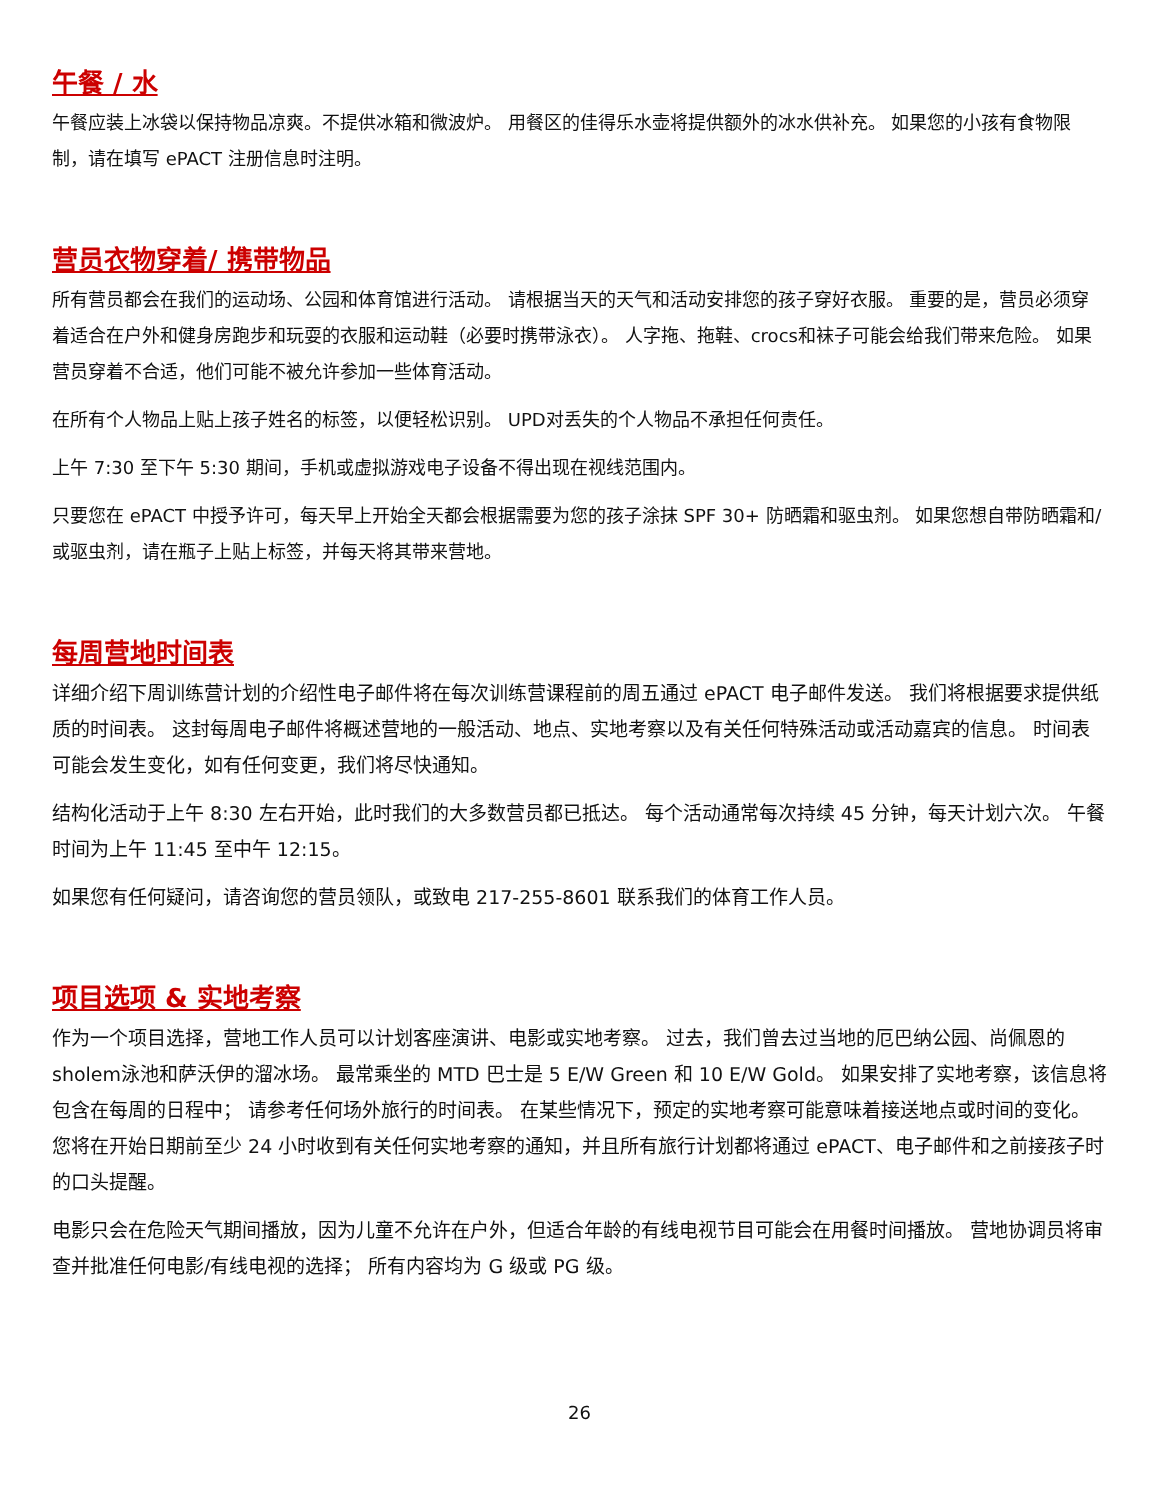午餐 / 水
午餐应装上冰袋以保持物品凉爽。不提供冰箱和微波炉。 用餐区的佳得乐水壶将提供额外的冰水供补充。 如果您的小孩有食物限制，请在填写 ePACT 注册信息时注明。
营员衣物穿着/ 携带物品
所有营员都会在我们的运动场、公园和体育馆进行活动。 请根据当天的天气和活动安排您的孩子穿好衣服。 重要的是，营员必须穿着适合在户外和健身房跑步和玩耍的衣服和运动鞋（必要时携带泳衣）。 人字拖、拖鞋、crocs和袜子可能会给我们带来危险。 如果营员穿着不合适，他们可能不被允许参加一些体育活动。
在所有个人物品上贴上孩子姓名的标签，以便轻松识别。 UPD对丢失的个人物品不承担任何责任。
上午 7:30 至下午 5:30 期间，手机或虚拟游戏电子设备不得出现在视线范围内。
只要您在 ePACT 中授予许可，每天早上开始全天都会根据需要为您的孩子涂抹 SPF 30+ 防晒霜和驱虫剂。 如果您想自带防晒霜和/或驱虫剂，请在瓶子上贴上标签，并每天将其带来营地。
每周营地时间表
详细介绍下周训练营计划的介绍性电子邮件将在每次训练营课程前的周五通过 ePACT 电子邮件发送。 我们将根据要求提供纸质的时间表。 这封每周电子邮件将概述营地的一般活动、地点、实地考察以及有关任何特殊活动或活动嘉宾的信息。 时间表可能会发生变化，如有任何变更，我们将尽快通知。
结构化活动于上午 8:30 左右开始，此时我们的大多数营员都已抵达。 每个活动通常每次持续 45 分钟，每天计划六次。 午餐时间为上午 11:45 至中午 12:15。
如果您有任何疑问，请咨询您的营员领队，或致电 217-255-8601 联系我们的体育工作人员。
项目选项 & 实地考察
作为一个项目选择，营地工作人员可以计划客座演讲、电影或实地考察。 过去，我们曾去过当地的厄巴纳公园、尚佩恩的sholem泳池和萨沃伊的溜冰场。 最常乘坐的 MTD 巴士是 5 E/W Green 和 10 E/W Gold。 如果安排了实地考察，该信息将包含在每周的日程中； 请参考任何场外旅行的时间表。 在某些情况下，预定的实地考察可能意味着接送地点或时间的变化。 您将在开始日期前至少 24 小时收到有关任何实地考察的通知，并且所有旅行计划都将通过 ePACT、电子邮件和之前接孩子时的口头提醒。
电影只会在危险天气期间播放，因为儿童不允许在户外，但适合年龄的有线电视节目可能会在用餐时间播放。 营地协调员将审查并批准任何电影/有线电视的选择； 所有内容均为 G 级或 PG 级。
26